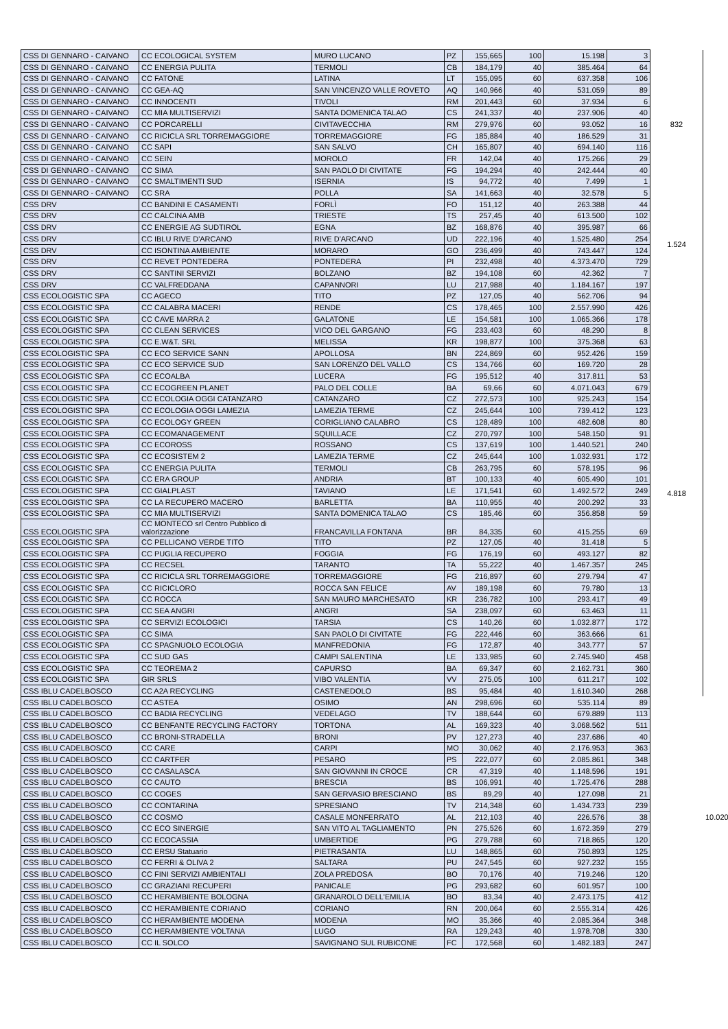| CSS DI GENNARO - CAIVANO | CC ECOLOGICAL SYSTEM | MURO LUCANO | PZ | 155,665 | 100 | 15.198 | 3 | 832 | |
| CSS DI GENNARO - CAIVANO | CC ENERGIA PULITA | TERMOLI | CB | 184,179 | 40 | 385.464 | 64 | | |
| CSS DI GENNARO - CAIVANO | CC FATONE | LATINA | LT | 155,095 | 60 | 637.358 | 106 | | |
| CSS DI GENNARO - CAIVANO | CC GEA-AQ | SAN VINCENZO VALLE ROVETO | AQ | 140,966 | 40 | 531.059 | 89 | | |
| CSS DI GENNARO - CAIVANO | CC INNOCENTI | TIVOLI | RM | 201,443 | 60 | 37.934 | 6 | | |
| CSS DI GENNARO - CAIVANO | CC MIA MULTISERVIZI | SANTA DOMENICA TALAO | CS | 241,337 | 40 | 237.906 | 40 | | |
| CSS DI GENNARO - CAIVANO | CC PORCARELLI | CIVITAVECCHIA | RM | 279,976 | 60 | 93.052 | 16 | | |
| CSS DI GENNARO - CAIVANO | CC RICICLA SRL TORREMAGGIORE | TORREMAGGIORE | FG | 185,884 | 40 | 186.529 | 31 | | |
| CSS DI GENNARO - CAIVANO | CC SAPI | SAN SALVO | CH | 165,807 | 40 | 694.140 | 116 | | |
| CSS DI GENNARO - CAIVANO | CC SEIN | MOROLO | FR | 142,04 | 40 | 175.266 | 29 | | |
| CSS DI GENNARO - CAIVANO | CC SIMA | SAN PAOLO DI CIVITATE | FG | 194,294 | 40 | 242.444 | 40 | | |
| CSS DI GENNARO - CAIVANO | CC SMALTIMENTI SUD | ISERNIA | IS | 94,772 | 40 | 7.499 | 1 | | |
| CSS DI GENNARO - CAIVANO | CC SRA | POLLA | SA | 141,663 | 40 | 32.578 | 5 | | |
| CSS DRV | CC BANDINI E CASAMENTI | FORLÌ | FO | 151,12 | 40 | 263.388 | 44 | 1.524 | |
| CSS DRV | CC CALCINA AMB | TRIESTE | TS | 257,45 | 40 | 613.500 | 102 | | |
| CSS DRV | CC ENERGIE AG SUDTIROL | EGNA | BZ | 168,876 | 40 | 395.987 | 66 | | |
| CSS DRV | CC IBLU RIVE D'ARCANO | RIVE D'ARCANO | UD | 222,196 | 40 | 1.525.480 | 254 | | |
| CSS DRV | CC ISONTINA AMBIENTE | MORARO | GO | 236,499 | 40 | 743.447 | 124 | | |
| CSS DRV | CC REVET PONTEDERA | PONTEDERA | PI | 232,498 | 40 | 4.373.470 | 729 | | |
| CSS DRV | CC SANTINI SERVIZI | BOLZANO | BZ | 194,108 | 60 | 42.362 | 7 | | |
| CSS DRV | CC VALFREDDANA | CAPANNORI | LU | 217,988 | 40 | 1.184.167 | 197 | | |
| CSS ECOLOGISTIC SPA | CC AGECO | TITO | PZ | 127,05 | 40 | 562.706 | 94 | 4.818 | |
| CSS ECOLOGISTIC SPA | CC CALABRA MACERI | RENDE | CS | 178,465 | 100 | 2.557.990 | 426 | | |
| CSS ECOLOGISTIC SPA | CC CAVE MARRA 2 | GALATONE | LE | 154,581 | 100 | 1.065.366 | 178 | | |
| CSS ECOLOGISTIC SPA | CC CLEAN SERVICES | VICO DEL GARGANO | FG | 233,403 | 60 | 48.290 | 8 | | |
| CSS ECOLOGISTIC SPA | CC E.W&T. SRL | MELISSA | KR | 198,877 | 100 | 375.368 | 63 | | |
| CSS ECOLOGISTIC SPA | CC ECO SERVICE SANN | APOLLOSA | BN | 224,869 | 60 | 952.426 | 159 | | |
| CSS ECOLOGISTIC SPA | CC ECO SERVICE SUD | SAN LORENZO DEL VALLO | CS | 134,766 | 60 | 169.720 | 28 | | |
| CSS ECOLOGISTIC SPA | CC ECOALBA | LUCERA | FG | 195,512 | 40 | 317.811 | 53 | | |
| CSS ECOLOGISTIC SPA | CC ECOGREEN PLANET | PALO DEL COLLE | BA | 69,66 | 60 | 4.071.043 | 679 | | |
| CSS ECOLOGISTIC SPA | CC ECOLOGIA OGGI CATANZARO | CATANZARO | CZ | 272,573 | 100 | 925.243 | 154 | | |
| CSS ECOLOGISTIC SPA | CC ECOLOGIA OGGI LAMEZIA | LAMEZIA TERME | CZ | 245,644 | 100 | 739.412 | 123 | | |
| CSS ECOLOGISTIC SPA | CC ECOLOGY GREEN | CORIGLIANO CALABRO | CS | 128,489 | 100 | 482.608 | 80 | | |
| CSS ECOLOGISTIC SPA | CC ECOMANAGEMENT | SQUILLACE | CZ | 270,797 | 100 | 548.150 | 91 | | |
| CSS ECOLOGISTIC SPA | CC ECOROSS | ROSSANO | CS | 137,619 | 100 | 1.440.521 | 240 | | |
| CSS ECOLOGISTIC SPA | CC ECOSISTEM 2 | LAMEZIA TERME | CZ | 245,644 | 100 | 1.032.931 | 172 | | |
| CSS ECOLOGISTIC SPA | CC ENERGIA PULITA | TERMOLI | CB | 263,795 | 60 | 578.195 | 96 | | |
| CSS ECOLOGISTIC SPA | CC ERA GROUP | ANDRIA | BT | 100,133 | 40 | 605.490 | 101 | | |
| CSS ECOLOGISTIC SPA | CC GIALPLAST | TAVIANO | LE | 171,541 | 60 | 1.492.572 | 249 | | |
| CSS ECOLOGISTIC SPA | CC LA RECUPERO MACERO | BARLETTA | BA | 110,955 | 40 | 200.292 | 33 | | |
| CSS ECOLOGISTIC SPA | CC MIA MULTISERVIZI | SANTA DOMENICA TALAO | CS | 185,46 | 60 | 356.858 | 59 | | |
| CSS ECOLOGISTIC SPA | CC MONTECO srl Centro Pubblico di valorizzazione | FRANCAVILLA FONTANA | BR | 84,335 | 60 | 415.255 | 69 | | |
| CSS ECOLOGISTIC SPA | CC PELLICANO VERDE TITO | TITO | PZ | 127,05 | 40 | 31.418 | 5 | | |
| CSS ECOLOGISTIC SPA | CC PUGLIA RECUPERO | FOGGIA | FG | 176,19 | 60 | 493.127 | 82 | | |
| CSS ECOLOGISTIC SPA | CC RECSEL | TARANTO | TA | 55,222 | 40 | 1.467.357 | 245 | | |
| CSS ECOLOGISTIC SPA | CC RICICLA SRL TORREMAGGIORE | TORREMAGGIORE | FG | 216,897 | 60 | 279.794 | 47 | | |
| CSS ECOLOGISTIC SPA | CC RICICLORO | ROCCA SAN FELICE | AV | 189,198 | 60 | 79.780 | 13 | | |
| CSS ECOLOGISTIC SPA | CC ROCCA | SAN MAURO MARCHESATO | KR | 236,782 | 100 | 293.417 | 49 | | |
| CSS ECOLOGISTIC SPA | CC SEA ANGRI | ANGRI | SA | 238,097 | 60 | 63.463 | 11 | | |
| CSS ECOLOGISTIC SPA | CC SERVIZI ECOLOGICI | TARSIA | CS | 140,26 | 60 | 1.032.877 | 172 | | |
| CSS ECOLOGISTIC SPA | CC SIMA | SAN PAOLO DI CIVITATE | FG | 222,446 | 60 | 363.666 | 61 | | |
| CSS ECOLOGISTIC SPA | CC SPAGNUOLO ECOLOGIA | MANFREDONIA | FG | 172,87 | 40 | 343.777 | 57 | | |
| CSS ECOLOGISTIC SPA | CC SUD GAS | CAMPI SALENTINA | LE | 133,985 | 60 | 2.745.940 | 458 | | |
| CSS ECOLOGISTIC SPA | CC TEOREMA 2 | CAPURSO | BA | 69,347 | 60 | 2.162.731 | 360 | | |
| CSS ECOLOGISTIC SPA | GIR SRLS | VIBO VALENTIA | VV | 275,05 | 100 | 611.217 | 102 | | |
| CSS IBLU CADELBOSCO | CC A2A RECYCLING | CASTENEDOLO | BS | 95,484 | 40 | 1.610.340 | 268 | | 10.020 |
| CSS IBLU CADELBOSCO | CC ASTEA | OSIMO | AN | 298,696 | 60 | 535.114 | 89 | | |
| CSS IBLU CADELBOSCO | CC BADIA RECYCLING | VEDELAGO | TV | 188,644 | 60 | 679.889 | 113 | | |
| CSS IBLU CADELBOSCO | CC BENFANTE RECYCLING FACTORY | TORTONA | AL | 169,323 | 40 | 3.068.562 | 511 | | |
| CSS IBLU CADELBOSCO | CC BRONI-STRADELLA | BRONI | PV | 127,273 | 40 | 237.686 | 40 | | |
| CSS IBLU CADELBOSCO | CC CARE | CARPI | MO | 30,062 | 40 | 2.176.953 | 363 | | |
| CSS IBLU CADELBOSCO | CC CARTFER | PESARO | PS | 222,077 | 60 | 2.085.861 | 348 | | |
| CSS IBLU CADELBOSCO | CC CASALASCA | SAN GIOVANNI IN CROCE | CR | 47,319 | 40 | 1.148.596 | 191 | | |
| CSS IBLU CADELBOSCO | CC CAUTO | BRESCIA | BS | 106,991 | 40 | 1.725.476 | 288 | | |
| CSS IBLU CADELBOSCO | CC COGES | SAN GERVASIO BRESCIANO | BS | 89,29 | 40 | 127.098 | 21 | | |
| CSS IBLU CADELBOSCO | CC CONTARINA | SPRESIANO | TV | 214,348 | 60 | 1.434.733 | 239 | | |
| CSS IBLU CADELBOSCO | CC COSMO | CASALE MONFERRATO | AL | 212,103 | 40 | 226.576 | 38 | | |
| CSS IBLU CADELBOSCO | CC ECO SINERGIE | SAN VITO AL TAGLIAMENTO | PN | 275,526 | 60 | 1.672.359 | 279 | | |
| CSS IBLU CADELBOSCO | CC ECOCASSIA | UMBERTIDE | PG | 279,788 | 60 | 718.865 | 120 | | |
| CSS IBLU CADELBOSCO | CC ERSU Statuario | PIETRASANTA | LU | 148,865 | 60 | 750.893 | 125 | | |
| CSS IBLU CADELBOSCO | CC FERRI & OLIVA 2 | SALTARA | PU | 247,545 | 60 | 927.232 | 155 | | |
| CSS IBLU CADELBOSCO | CC FINI SERVIZI AMBIENTALI | ZOLA PREDOSA | BO | 70,176 | 40 | 719.246 | 120 | | |
| CSS IBLU CADELBOSCO | CC GRAZIANI RECUPERI | PANICALE | PG | 293,682 | 60 | 601.957 | 100 | | |
| CSS IBLU CADELBOSCO | CC HERAMBIENTE BOLOGNA | GRANAROLO DELL'EMILIA | BO | 83,34 | 40 | 2.473.175 | 412 | | |
| CSS IBLU CADELBOSCO | CC HERAMBIENTE CORIANO | CORIANO | RN | 200,064 | 60 | 2.555.314 | 426 | | |
| CSS IBLU CADELBOSCO | CC HERAMBIENTE MODENA | MODENA | MO | 35,366 | 40 | 2.085.364 | 348 | | |
| CSS IBLU CADELBOSCO | CC HERAMBIENTE VOLTANA | LUGO | RA | 129,243 | 40 | 1.978.708 | 330 | | |
| CSS IBLU CADELBOSCO | CC IL SOLCO | SAVIGNANO SUL RUBICONE | FC | 172,568 | 60 | 1.482.183 | 247 | | |